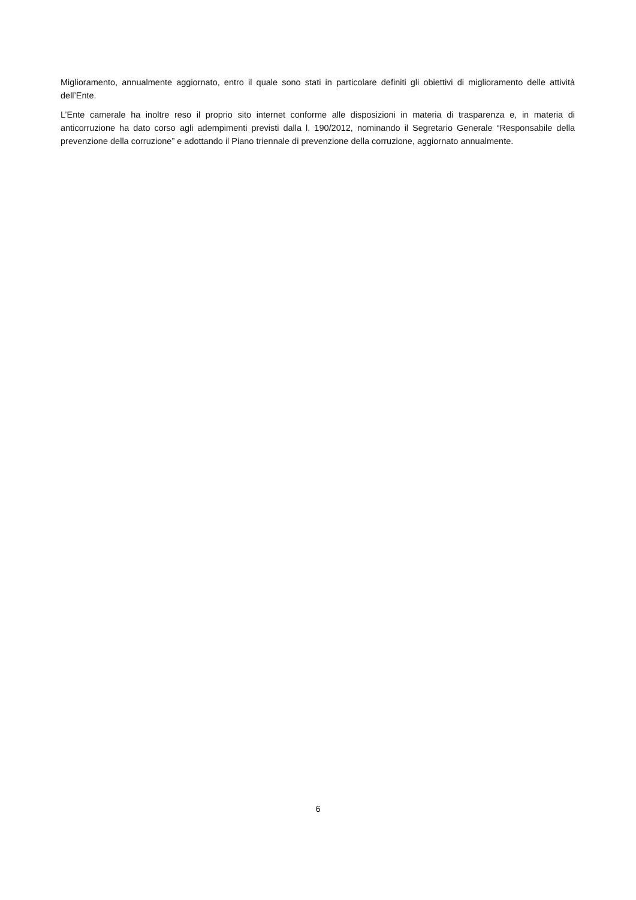Miglioramento, annualmente aggiornato, entro il quale sono stati in particolare definiti gli obiettivi di miglioramento delle attività dell’Ente.
L’Ente camerale ha inoltre reso il proprio sito internet conforme alle disposizioni in materia di trasparenza e, in materia di anticorruzione ha dato corso agli adempimenti previsti dalla l. 190/2012, nominando il Segretario Generale “Responsabile della prevenzione della corruzione” e adottando il Piano triennale di prevenzione della corruzione, aggiornato annualmente.
6